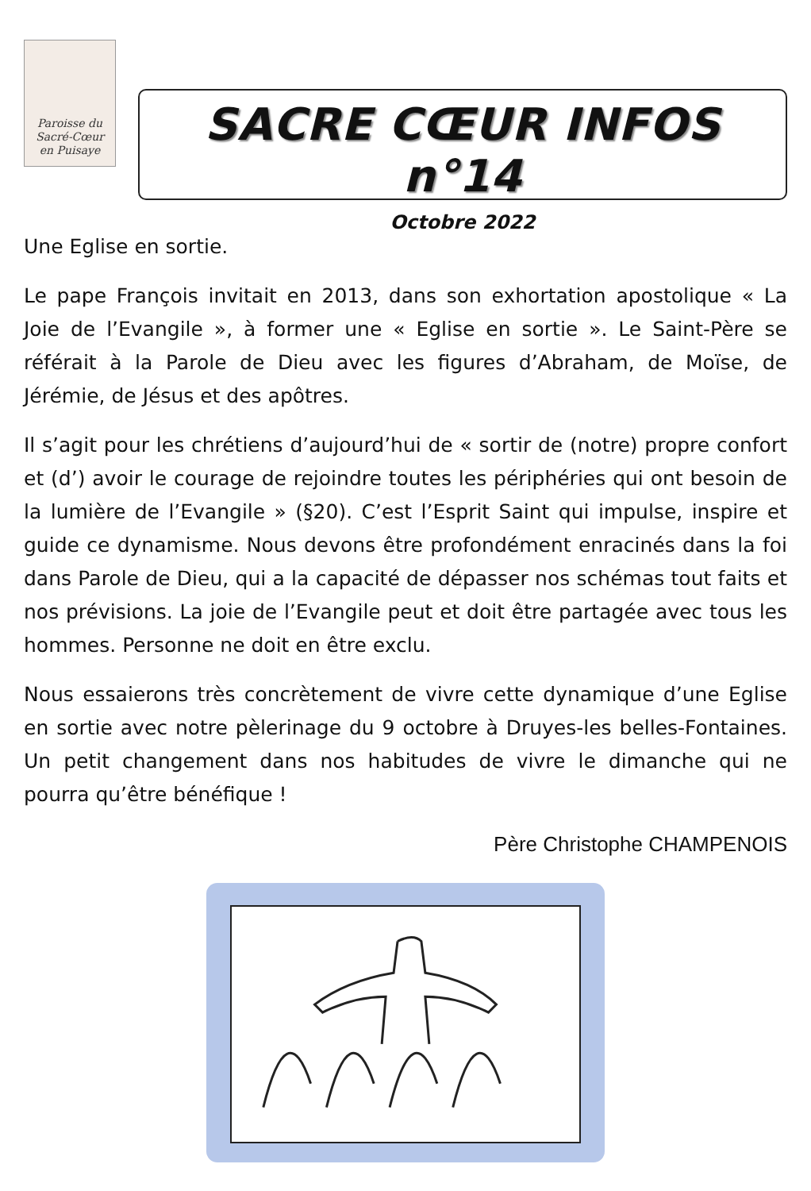Paroisse du
Sacré-Cœur
en Puisaye
SACRE CŒUR INFOS n°14
Octobre 2022
Une Eglise en sortie.
Le pape François invitait en 2013, dans son exhortation apostolique « La Joie de l’Evangile », à former une « Eglise en sortie ». Le Saint-Père se référait à la Parole de Dieu avec les figures d’Abraham, de Moïse, de Jérémie, de Jésus et des apôtres.
Il s’agit pour les chrétiens d’aujourd’hui de « sortir de (notre) propre confort et (d’) avoir le courage de rejoindre toutes les périphéries qui ont besoin de la lumière de l’Evangile » (§20). C’est l’Esprit Saint qui impulse, inspire et guide ce dynamisme. Nous devons être profondément enracinés dans la foi dans Parole de Dieu, qui a la capacité de dépasser nos schémas tout faits et nos prévisions. La joie de l’Evangile peut et doit être partagée avec tous les hommes. Personne ne doit en être exclu.
Nous essaierons très concrètement de vivre cette dynamique d’une Eglise en sortie avec notre pèlerinage du 9 octobre à Druyes-les belles-Fontaines. Un petit changement dans nos habitudes de vivre le dimanche qui ne pourra qu’être bénéfique !
Père Christophe CHAMPENOIS